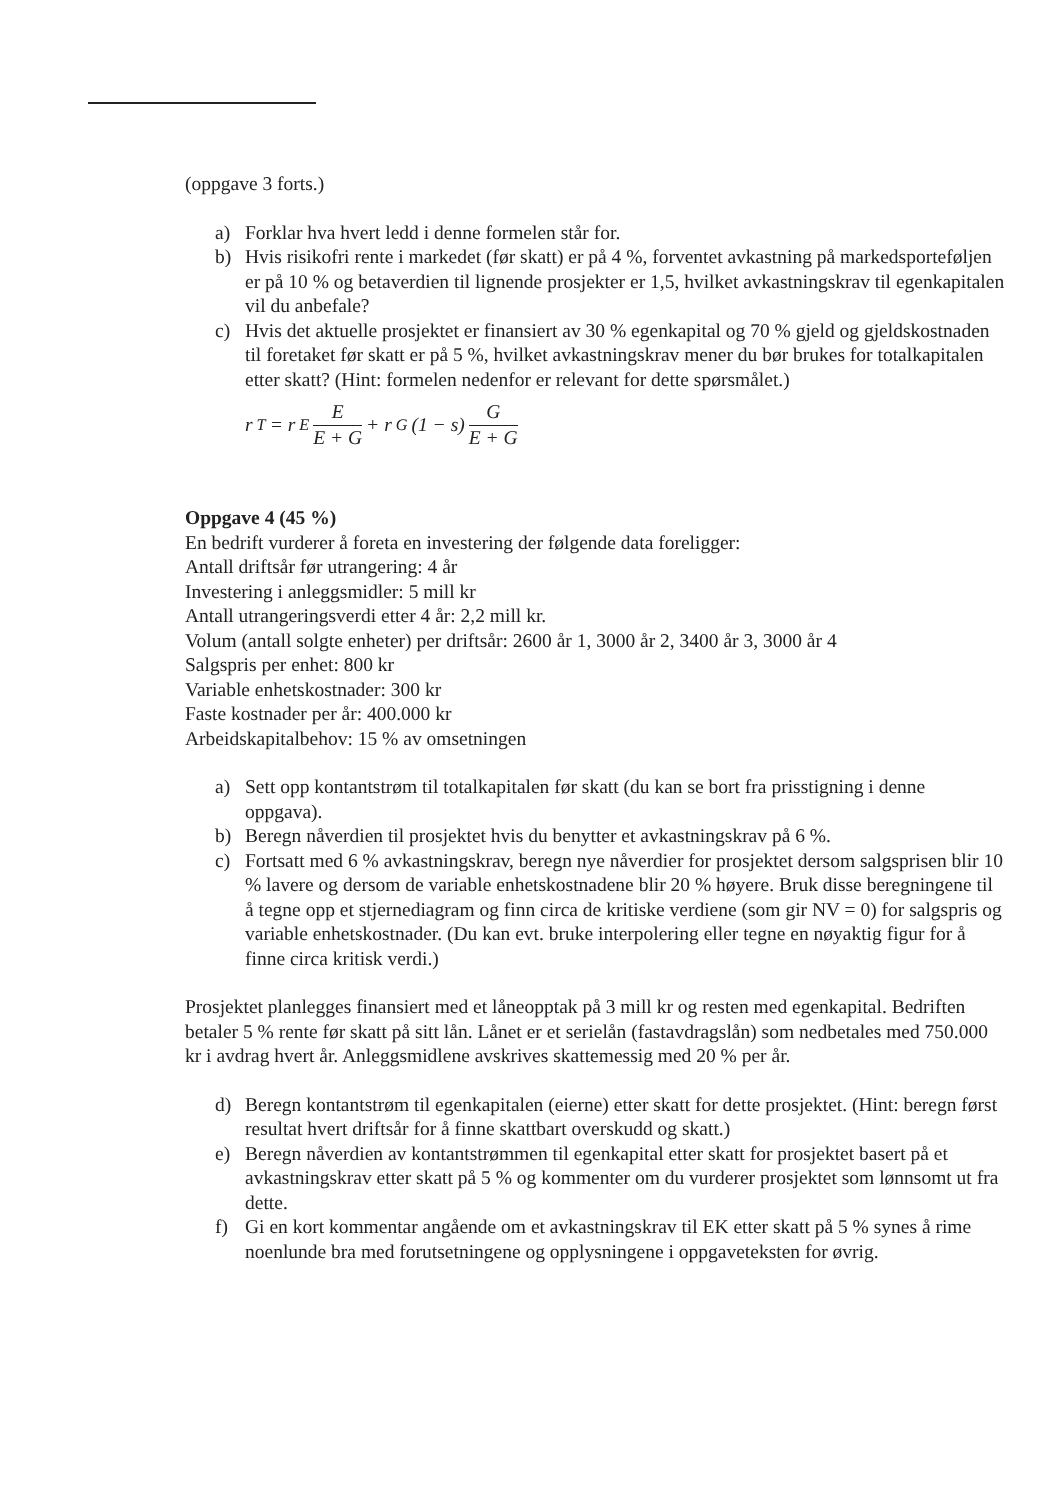(oppgave 3 forts.)
a) Forklar hva hvert ledd i denne formelen står for.
b) Hvis risikofri rente i markedet (før skatt) er på 4 %, forventet avkastning på markedsporteføljen er på 10 % og betaverdien til lignende prosjekter er 1,5, hvilket avkastningskrav til egenkapitalen vil du anbefale?
c) Hvis det aktuelle prosjektet er finansiert av 30 % egenkapital og 70 % gjeld og gjeldskostnaden til foretaket før skatt er på 5 %, hvilket avkastningskrav mener du bør brukes for totalkapitalen etter skatt? (Hint: formelen nedenfor er relevant for dette spørsmålet.)
r<sub>T</sub> = r<sub>E</sub> E E + G + r<sub>G</sub>(1 − s) G E + G
Oppgave 4 (45 %)
En bedrift vurderer å foreta en investering der følgende data foreligger:
Antall driftsår før utrangering: 4 år
Investering i anleggsmidler: 5 mill kr
Antall utrangeringsverdi etter 4 år: 2,2 mill kr.
Volum (antall solgte enheter) per driftsår: 2600 år 1, 3000 år 2, 3400 år 3, 3000 år 4
Salgspris per enhet: 800 kr
Variable enhetskostnader: 300 kr
Faste kostnader per år: 400.000 kr
Arbeidskapitalbehov: 15 % av omsetningen
a) Sett opp kontantstrøm til totalkapitalen før skatt (du kan se bort fra prisstigning i denne oppgava).
b) Beregn nåverdien til prosjektet hvis du benytter et avkastningskrav på 6 %.
c) Fortsatt med 6 % avkastningskrav, beregn nye nåverdier for prosjektet dersom salgsprisen blir 10 % lavere og dersom de variable enhetskostnadene blir 20 % høyere. Bruk disse beregningene til å tegne opp et stjernediagram og finn circa de kritiske verdiene (som gir NV = 0) for salgspris og variable enhetskostnader. (Du kan evt. bruke interpolering eller tegne en nøyaktig figur for å finne circa kritisk verdi.)
Prosjektet planlegges finansiert med et låneopptak på 3 mill kr og resten med egenkapital. Bedriften betaler 5 % rente før skatt på sitt lån. Lånet er et serielån (fastavdragslån) som nedbetales med 750.000 kr i avdrag hvert år. Anleggsmidlene avskrives skattemessig med 20 % per år.
d) Beregn kontantstrøm til egenkapitalen (eierne) etter skatt for dette prosjektet. (Hint: beregn først resultat hvert driftsår for å finne skattbart overskudd og skatt.)
e) Beregn nåverdien av kontantstrømmen til egenkapital etter skatt for prosjektet basert på et avkastningskrav etter skatt på 5 % og kommenter om du vurderer prosjektet som lønnsomt ut fra dette.
f) Gi en kort kommentar angående om et avkastningskrav til EK etter skatt på 5 % synes å rime noenlunde bra med forutsetningene og opplysningene i oppgaveteksten for øvrig.